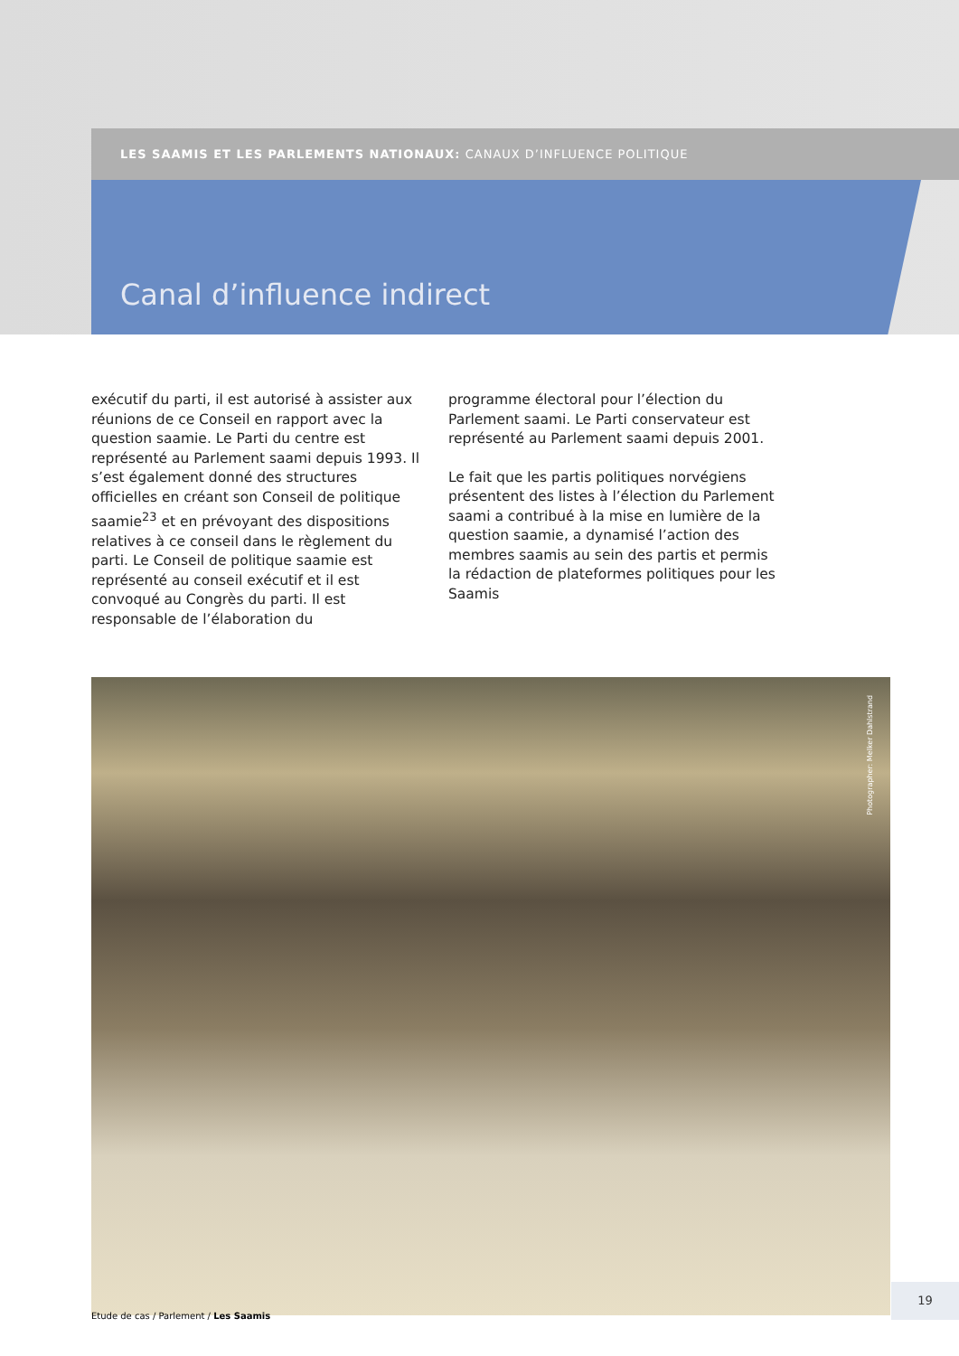LES SAAMIS ET LES PARLEMENTS NATIONAUX: CANAUX D’INFLUENCE POLITIQUE
Canal d’influence indirect
exécutif du parti, il est autorisé à assister aux réunions de ce Conseil en rapport avec la question saamie. Le Parti du centre est représenté au Parlement saami depuis 1993. Il s’est également donné des structures officielles en créant son Conseil de politique saamie<sup>23</sup> et en prévoyant des dispositions relatives à ce conseil dans le règlement du parti. Le Conseil de politique saamie est représenté au conseil exécutif et il est convoqué au Congrès du parti. Il est responsable de l’élaboration du
programme électoral pour l’élection du Parlement saami. Le Parti conservateur est représenté au Parlement saami depuis 2001.
Le fait que les partis politiques norvégiens présentent des listes à l’élection du Parlement saami a contribué à la mise en lumière de la question saamie, a dynamisé l’action des membres saamis au sein des partis et permis la rédaction de plateformes politiques pour les Saamis
Photographer: Melker Dahlstrand
Etude de cas / Parlement / Les Saamis
19